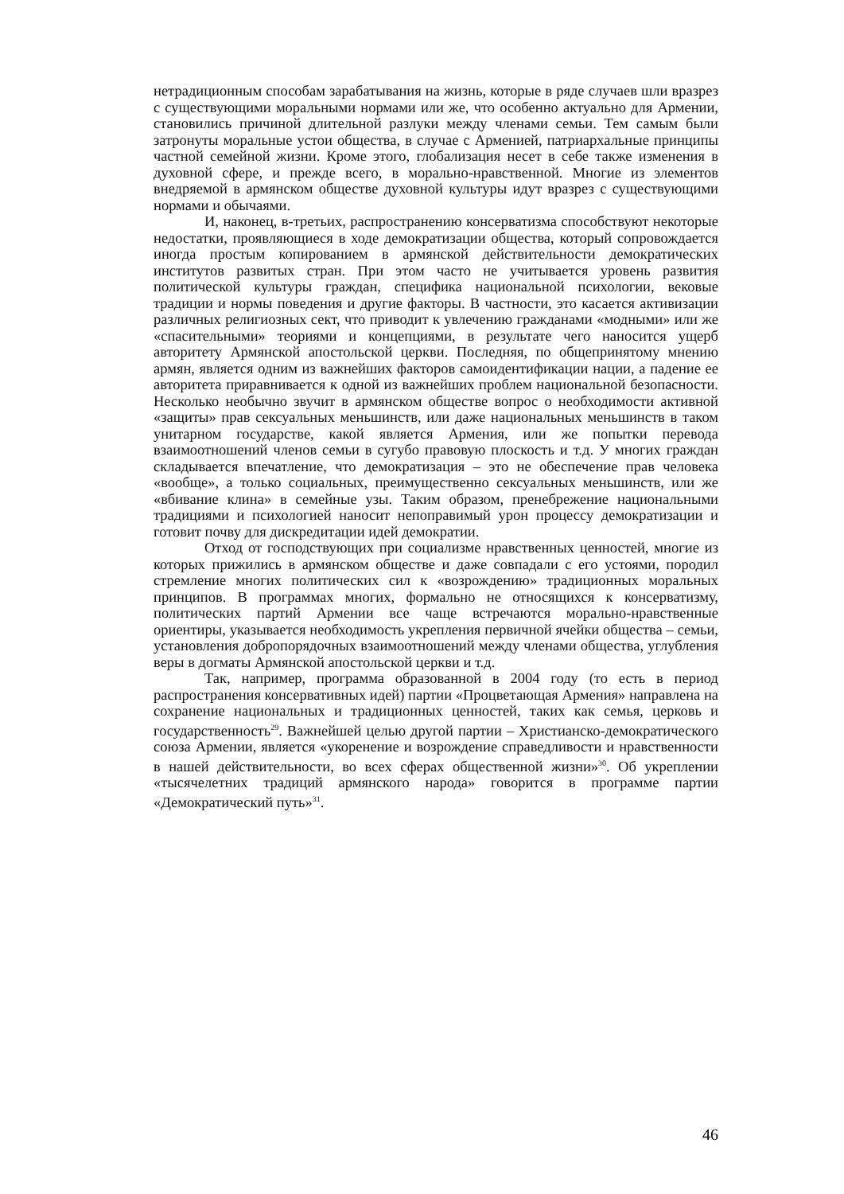нетрадиционным способам зарабатывания на жизнь, которые в ряде случаев шли вразрез с существующими моральными нормами или же, что особенно актуально для Армении, становились причиной длительной разлуки между членами семьи. Тем самым были затронуты моральные устои общества, в случае с Арменией, патриархальные принципы частной семейной жизни. Кроме этого, глобализация несет в себе также изменения в духовной сфере, и прежде всего, в морально-нравственной. Многие из элементов внедряемой в армянском обществе духовной культуры идут вразрез с существующими нормами и обычаями.
И, наконец, в-третьих, распространению консерватизма способствуют некоторые недостатки, проявляющиеся в ходе демократизации общества, который сопровождается иногда простым копированием в армянской действительности демократических институтов развитых стран. При этом часто не учитывается уровень развития политической культуры граждан, специфика национальной психологии, вековые традиции и нормы поведения и другие факторы. В частности, это касается активизации различных религиозных сект, что приводит к увлечению гражданами «модными» или же «спасительными» теориями и концепциями, в результате чего наносится ущерб авторитету Армянской апостольской церкви. Последняя, по общепринятому мнению армян, является одним из важнейших факторов самоидентификации нации, а падение ее авторитета приравнивается к одной из важнейших проблем национальной безопасности. Несколько необычно звучит в армянском обществе вопрос о необходимости активной «защиты» прав сексуальных меньшинств, или даже национальных меньшинств в таком унитарном государстве, какой является Армения, или же попытки перевода взаимоотношений членов семьи в сугубо правовую плоскость и т.д. У многих граждан складывается впечатление, что демократизация – это не обеспечение прав человека «вообще», а только социальных, преимущественно сексуальных меньшинств, или же «вбивание клина» в семейные узы. Таким образом, пренебрежение национальными традициями и психологией наносит непоправимый урон процессу демократизации и готовит почву для дискредитации идей демократии.
Отход от господствующих при социализме нравственных ценностей, многие из которых прижились в армянском обществе и даже совпадали с его устоями, породил стремление многих политических сил к «возрождению» традиционных моральных принципов. В программах многих, формально не относящихся к консерватизму, политических партий Армении все чаще встречаются морально-нравственные ориентиры, указывается необходимость укрепления первичной ячейки общества – семьи, установления добропорядочных взаимоотношений между членами общества, углубления веры в догматы Армянской апостольской церкви и т.д.
Так, например, программа образованной в 2004 году (то есть в период распространения консервативных идей) партии «Процветающая Армения» направлена на сохранение национальных и традиционных ценностей, таких как семья, церковь и государственность<sup>29</sup>. Важнейшей целью другой партии – Христианско-демократического союза Армении, является «укоренение и возрождение справедливости и нравственности в нашей действительности, во всех сферах общественной жизни»<sup>30</sup>. Об укреплении «тысячелетних традиций армянского народа» говорится в программе партии «Демократический путь»<sup>31</sup>.
46